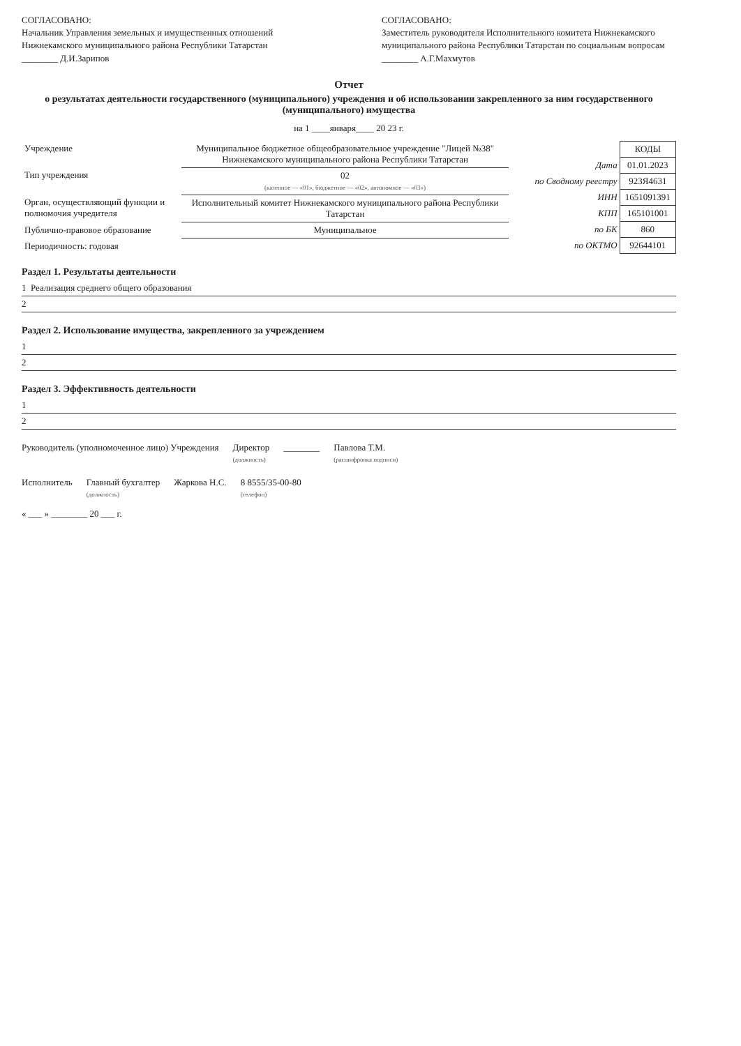СОГЛАСОВАНО:
Начальник Управления земельных и имущественных отношений Нижнекамского муниципального района Республики Татарстан
________ Д.И.Зарипов
СОГЛАСОВАНО:
Заместитель руководителя Исполнительного комитета Нижнекамского муниципального района Республики Татарстан по социальным вопросам
________ А.Г.Махмутов
Отчет
о результатах деятельности государственного (муниципального) учреждения и об использовании закрепленного за ним государственного (муниципального) имущества
на 1 ____января____ 20 23 г.
| Учреждение | Муниципальное бюджетное общеобразовательное учреждение "Лицей №38" Нижнекамского муниципального района Республики Татарстан |
| Тип учреждения | 02 (казенное — «01», бюджетное — «02», автономное — «03») |
| Орган, осуществляющий функции и полномочия учредителя | Исполнительный комитет Нижнекамского муниципального района Республики Татарстан |
| Публично-правовое образование | Муниципальное |
| Периодичность: годовая | |
| | КОДЫ |
| Дата | 01.01.2023 |
| по Сводному реестру | 923Я4631 |
| ИНН | 1651091391 |
| КПП | 165101001 |
| по БК | 860 |
| по ОКТМО | 92644101 |
Раздел 1. Результаты деятельности
1 Реализация среднего общего образования
2
Раздел 2. Использование имущества, закрепленного за учреждением
1
2
Раздел 3. Эффективность деятельности
1
2
Руководитель (уполномоченное лицо) Учреждения Директор
(должность) ________ Павлова Т.М.
(расшифровка подписи)
Исполнитель Главный бухгалтер
(должность) Жаркова Н.С. 8 8555/35-00-80
(телефон)
« ___ » ________ 20 ___ г.